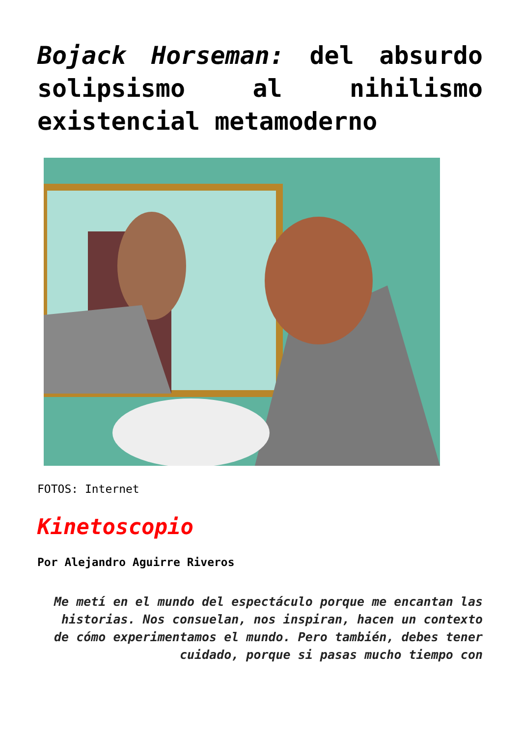Bojack Horseman: del absurdo solipsismo al nihilismo existencial metamoderno
FOTOS: Internet
Kinetoscopio
Por Alejandro Aguirre Riveros
Me metí en el mundo del espectáculo porque me encantan las historias. Nos consuelan, nos inspiran, hacen un contexto de cómo experimentamos el mundo. Pero también, debes tener cuidado, porque si pasas mucho tiempo con